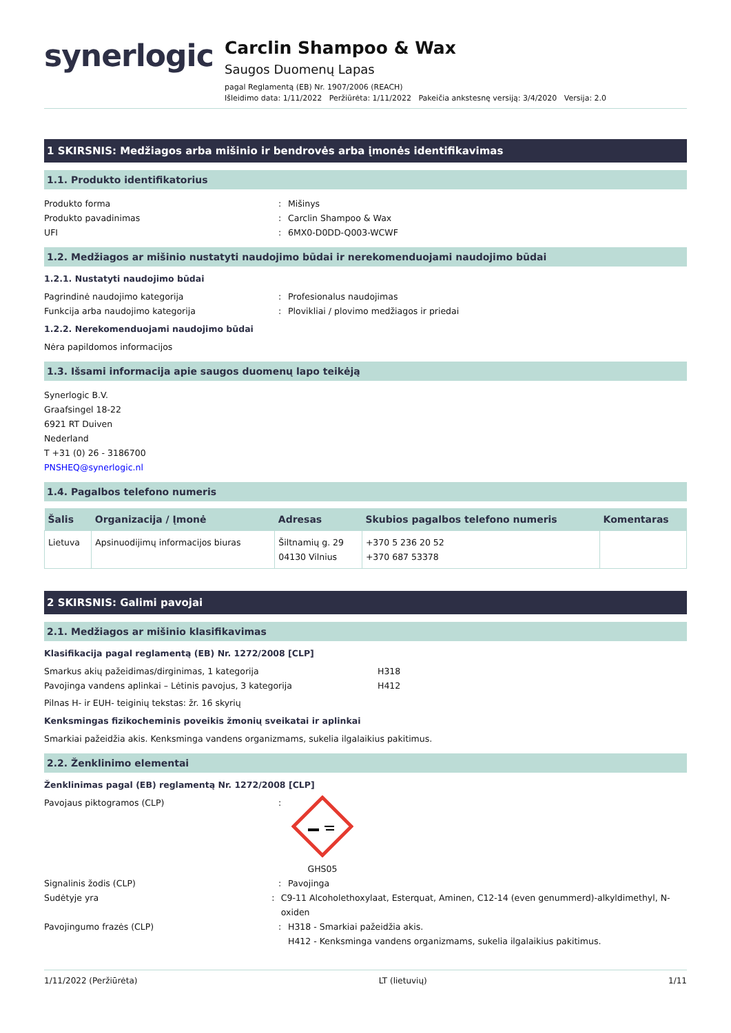synerlogic
Carclin Shampoo & Wax
Saugos Duomenų Lapas
pagal Reglamentą (EB) Nr. 1907/2006 (REACH)
Išleidimo data: 1/11/2022 Peržiūrėta: 1/11/2022 Pakeičia ankstesnę versiją: 3/4/2020 Versija: 2.0
1 SKIRSNIS: Medžiagos arba mišinio ir bendrovės arba įmonės identifikavimas
1.1. Produkto identifikatorius
Produkto forma: Mišinys
Produkto pavadinimas: Carclin Shampoo & Wax
UFI: 6MX0-D0DD-Q003-WCWF
1.2. Medžiagos ar mišinio nustatyti naudojimo būdai ir nerekomenduojami naudojimo būdai
1.2.1. Nustatyti naudojimo būdai
Pagrindinė naudojimo kategorija: Profesionalus naudojimas
Funkcija arba naudojimo kategorija: Plovikliai / plovimo medžiagos ir priedai
1.2.2. Nerekomenduojami naudojimo būdai
Nėra papildomos informacijos
1.3. Išsami informacija apie saugos duomenų lapo teikėją
Synerlogic B.V.
Graafsingel 18-22
6921 RT Duiven
Nederland
T +31 (0) 26 - 3186700
PNSHEQ@synerlogic.nl
1.4. Pagalbos telefono numeris
| Šalis | Organizacija / Įmonė | Adresas | Skubios pagalbos telefono numeris | Komentaras |
| --- | --- | --- | --- | --- |
| Lietuva | Apsinuodijimų informacijos biuras | Šiltnamių g. 29 04130 Vilnius | +370 5 236 20 52 +370 687 53378 | |
2 SKIRSNIS: Galimi pavojai
2.1. Medžiagos ar mišinio klasifikavimas
Klasifikacija pagal reglamentą (EB) Nr. 1272/2008 [CLP]
Smarkus akių pažeidimas/dirginimas, 1 kategorija H318
Pavojinga vandens aplinkai – Lėtinis pavojus, 3 kategorija H412
Pilnas H- ir EUH- teiginių tekstas: žr. 16 skyrių
Kenksmingas fizikocheminis poveikis žmonių sveikatai ir aplinkai
Smarkiai pažeidžia akis. Kenksminga vandens organizmams, sukelia ilgalaikius pakitimus.
2.2. Ženklinimo elementai
Ženklinimas pagal (EB) reglamentą Nr. 1272/2008 [CLP]
Pavojaus piktogramos (CLP):
GHS05
Signalinis žodis (CLP): Pavojinga
Sudėtyje yra: C9-11 Alcoholethoxylaat, Esterquat, Aminen, C12-14 (even genummerd)-alkyldimethyl, N-oxiden
Pavojingumo frazės (CLP): H318 - Smarkiai pažeidžia akis.
H412 - Kenksminga vandens organizmams, sukelia ilgalaikius pakitimus.
1/11/2022 (Peržiūrėta) LT (lietuvių) 1/11